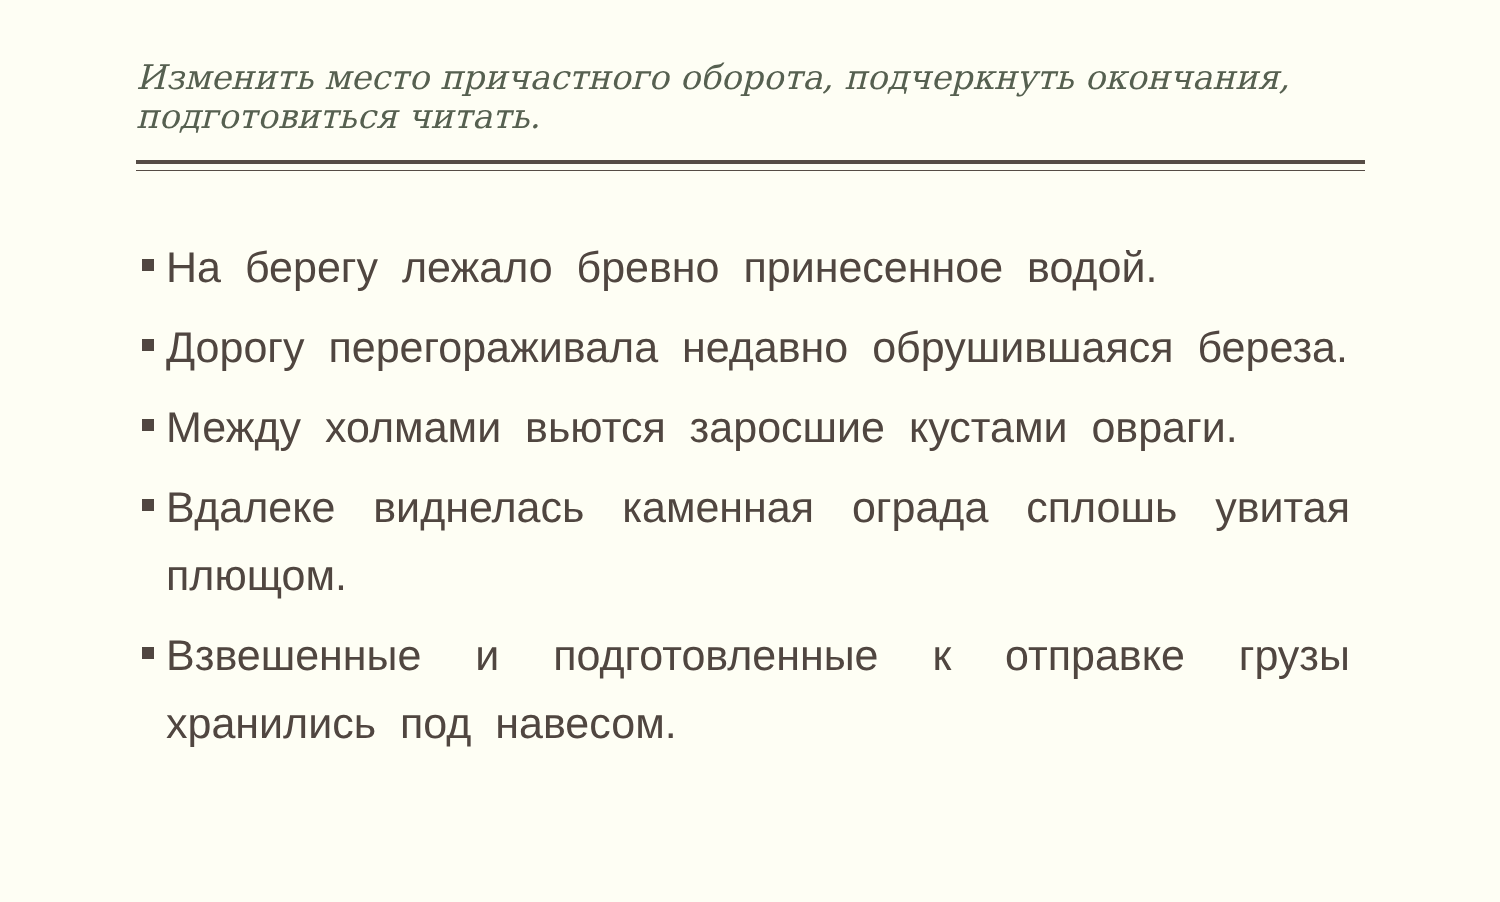Изменить место причастного оборота, подчеркнуть окончания, подготовиться читать.
На берегу лежало бревно принесенное водой.
Дорогу перегораживала недавно обрушившаяся береза.
Между холмами вьются заросшие кустами овраги.
Вдалеке виднелась каменная ограда сплошь увитая плющом.
Взвешенные и подготовленные к отправке грузы хранились под навесом.